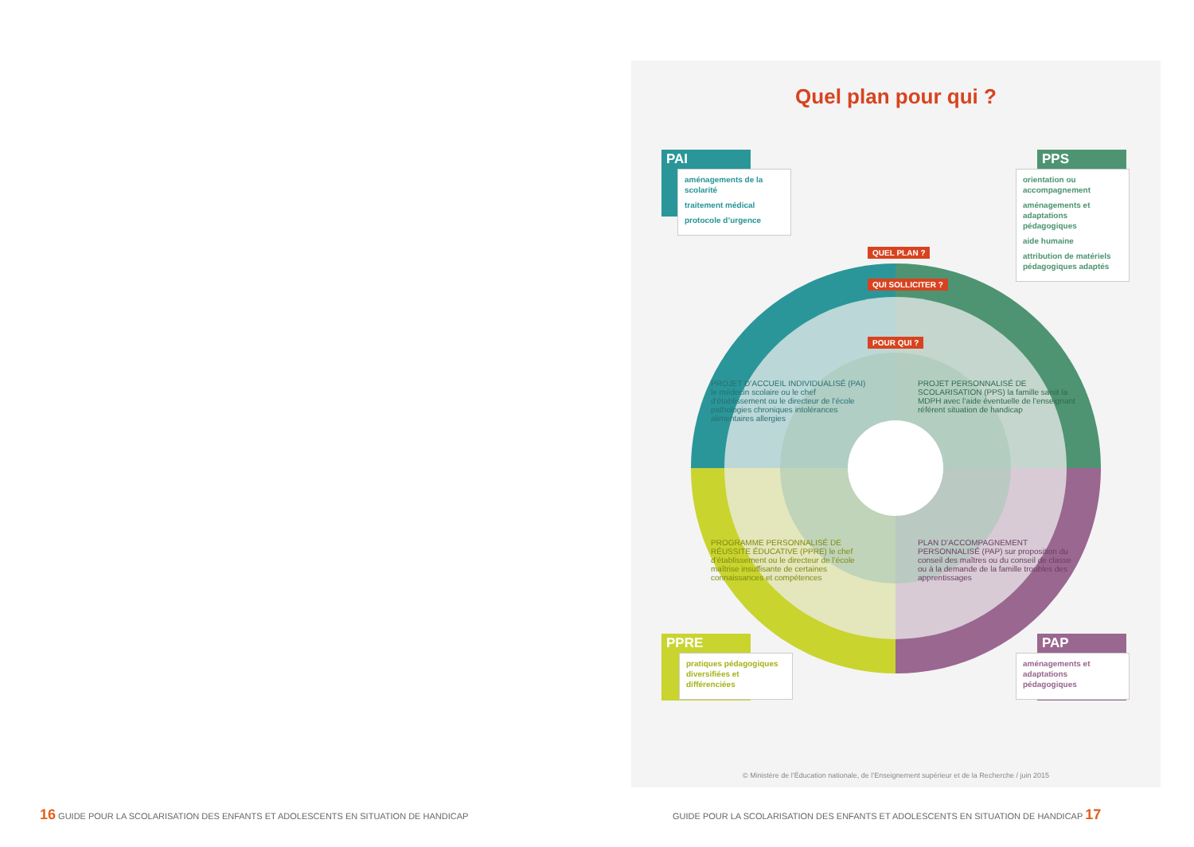Quel plan pour qui ?
PAI
aménagements de la scolarité
traitement médical
protocole d’urgence
PPS
orientation ou accompagnement
aménagements et adaptations pédagogiques
aide humaine
attribution de matériels pédagogiques adaptés
QUEL PLAN ?
QUI SOLLICITER ?
POUR QUI ?
PROJET D’ACCUEIL INDIVIDUALISÉ (PAI) le médecin scolaire ou le chef d’établissement ou le directeur de l’école pathologies chroniques intolérances alimentaires allergies
PROJET PERSONNALISÉ DE SCOLARISATION (PPS) la famille saisit la MDPH avec l’aide éventuelle de l’enseignant référent situation de handicap
PROGRAMME PERSONNALISÉ DE RÉUSSITE ÉDUCATIVE (PPRE) le chef d’établissement ou le directeur de l’école maîtrise insuffisante de certaines connaissances et compétences
PLAN D’ACCOMPAGNEMENT PERSONNALISÉ (PAP) sur proposition du conseil des maîtres ou du conseil de classe ou à la demande de la famille troubles des apprentissages
PPRE
pratiques pédagogiques diversifiées et différenciées
PAP
aménagements et adaptations pédagogiques
© Ministère de l’Éducation nationale, de l’Enseignement supérieur et de la Recherche / juin 2015
16 GUIDE POUR LA SCOLARISATION DES ENFANTS ET ADOLESCENTS EN SITUATION DE HANDICAP
GUIDE POUR LA SCOLARISATION DES ENFANTS ET ADOLESCENTS EN SITUATION DE HANDICAP 17